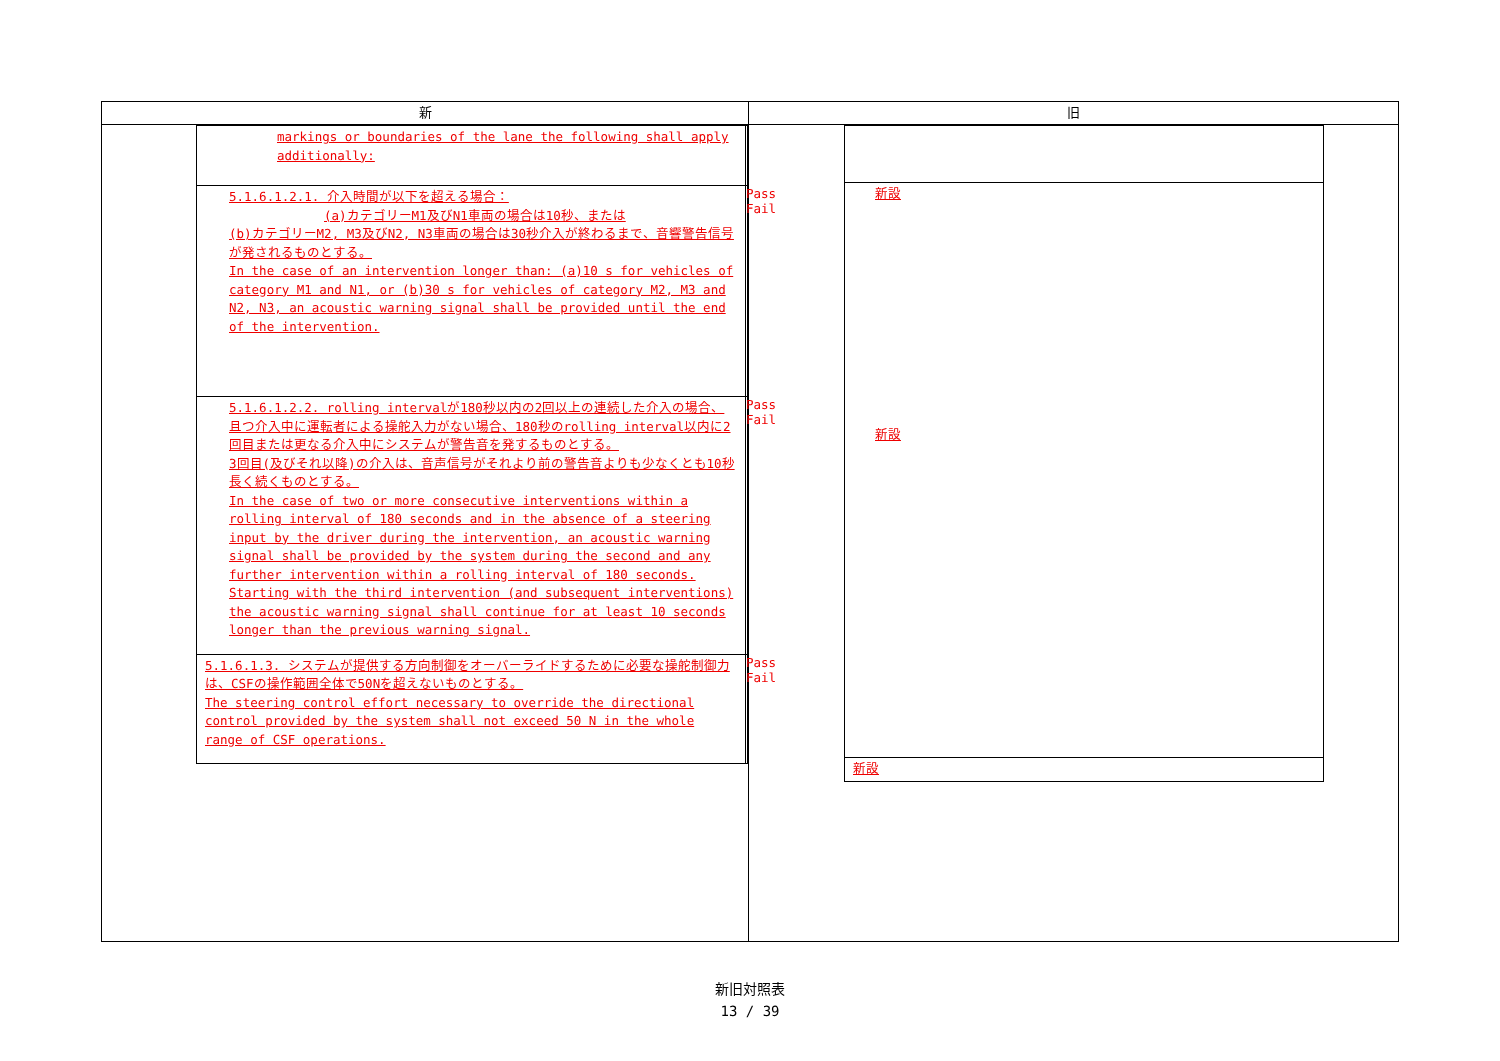| 新 | 旧 |
| --- | --- |
| / markings or boundaries of the lane the following shall apply additionally: / / / 5.1.6.1.2.1. 介入時間が以下を超える場合： (a)カテゴリーM1及びN1車両の場合は10秒、または (b)カテゴリーM2, M3及びN2, N3車両の場合は30秒介入が終わるまで、音響警告信号が発されるものとする。 In the case of an intervention longer than: (a)10 s for vehicles of category M1 and N1, or (b)30 s for vehicles of category M2, M3 and N2, N3, an acoustic warning signal shall be provided until the end of the intervention. / Pass Fail / / 5.1.6.1.2.2. rolling intervalが180秒以内の2回以上の連続した介入の場合、且つ介入中に運転者による操舵入力がない場合、180秒のrolling interval以内に2回目または更なる介入中にシステムが警告音を発するものとする。 3回目(及びそれ以降)の介入は、音声信号がそれより前の警告音よりも少なくとも10秒長く続くものとする。 In the case of two or more consecutive interventions within a rolling interval of 180 seconds and in the absence of a steering input by the driver during the intervention, an acoustic warning signal shall be provided by the system during the second and any further intervention within a rolling interval of 180 seconds. Starting with the third intervention (and subsequent interventions) the acoustic warning signal shall continue for at least 10 seconds longer than the previous warning signal. / Pass Fail / / 5.1.6.1.3. システムが提供する方向制御をオーバーライドするために必要な操舵制御力は、CSFの操作範囲全体で50Nを超えないものとする。 The steering control effort necessary to override the directional control provided by the system shall not exceed 50 N in the whole range of CSF operations. / Pass Fail / | / 新設 新設 / / 新設 / |
新旧対照表
13 / 39